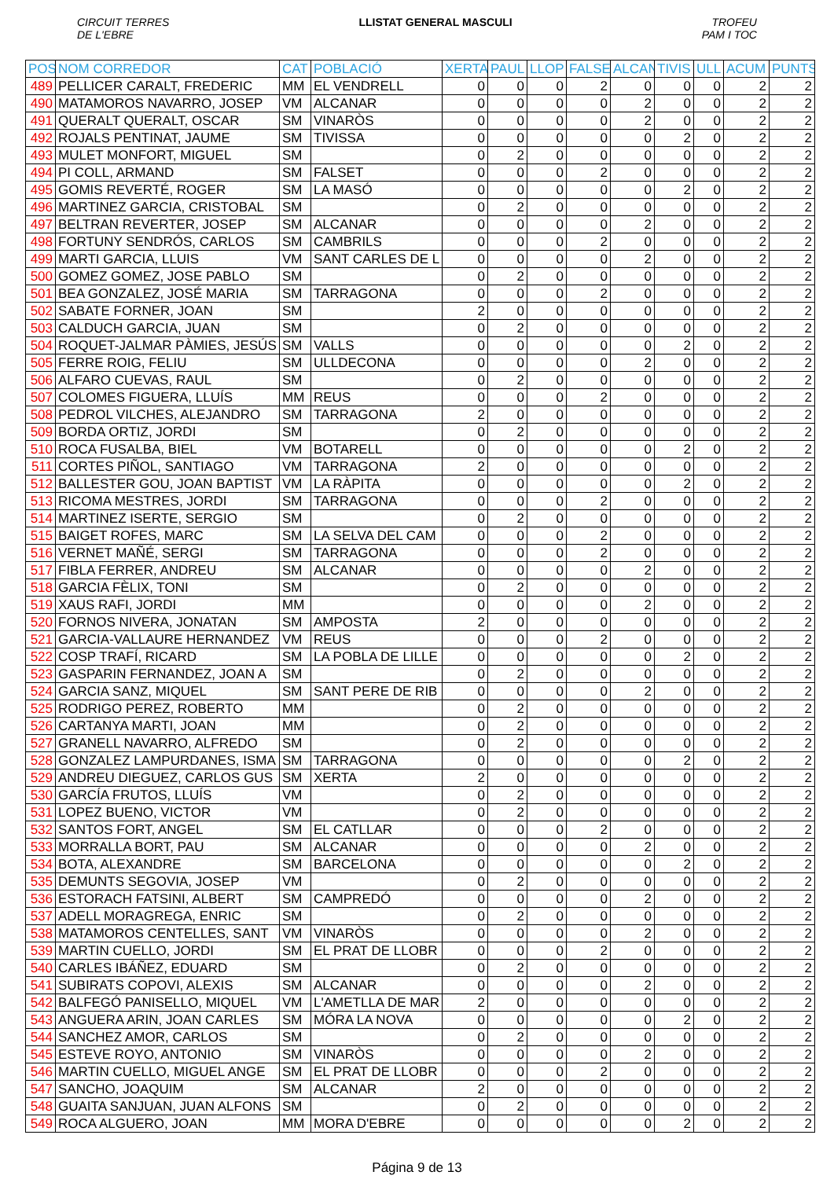CIRCUIT TERRES
DE L'EBRE LLISTAT GENERAL MASCULI TROFEU
PAM I TOC
| POS | NOM CORREDOR | CAT | POBLACIÓ | XERTA | PAUL | LLOP | FALSE | ALCAN | TIVIS | ULL | ACUM | PUNTS |
| --- | --- | --- | --- | --- | --- | --- | --- | --- | --- | --- | --- | --- |
| 489 | PELLICER CARALT, FREDERIC | MM | EL VENDRELL | 0 | 0 | 0 | 2 | 0 | 0 | 0 | 2 | 2 |
| 490 | MATAMOROS NAVARRO, JOSEP | VM | ALCANAR | 0 | 0 | 0 | 0 | 2 | 0 | 0 | 2 | 2 |
| 491 | QUERALT QUERALT, OSCAR | SM | VINARÒS | 0 | 0 | 0 | 0 | 2 | 0 | 0 | 2 | 2 |
| 492 | ROJALS PENTINAT, JAUME | SM | TIVISSA | 0 | 0 | 0 | 0 | 0 | 2 | 0 | 2 | 2 |
| 493 | MULET MONFORT, MIGUEL | SM | | 0 | 2 | 0 | 0 | 0 | 0 | 0 | 2 | 2 |
| 494 | PI COLL, ARMAND | SM | FALSET | 0 | 0 | 0 | 2 | 0 | 0 | 0 | 2 | 2 |
| 495 | GOMIS REVERTÉ, ROGER | SM | LA MASÓ | 0 | 0 | 0 | 0 | 0 | 2 | 0 | 2 | 2 |
| 496 | MARTINEZ GARCIA, CRISTOBAL | SM | | 0 | 2 | 0 | 0 | 0 | 0 | 0 | 2 | 2 |
| 497 | BELTRAN REVERTER, JOSEP | SM | ALCANAR | 0 | 0 | 0 | 0 | 2 | 0 | 0 | 2 | 2 |
| 498 | FORTUNY SENDRÓS, CARLOS | SM | CAMBRILS | 0 | 0 | 0 | 2 | 0 | 0 | 0 | 2 | 2 |
| 499 | MARTI GARCIA, LLUIS | VM | SANT CARLES DE L | 0 | 0 | 0 | 0 | 2 | 0 | 0 | 2 | 2 |
| 500 | GOMEZ GOMEZ, JOSE PABLO | SM | | 0 | 2 | 0 | 0 | 0 | 0 | 0 | 2 | 2 |
| 501 | BEA GONZALEZ, JOSÉ MARIA | SM | TARRAGONA | 0 | 0 | 0 | 2 | 0 | 0 | 0 | 2 | 2 |
| 502 | SABATE FORNER, JOAN | SM | | 2 | 0 | 0 | 0 | 0 | 0 | 0 | 2 | 2 |
| 503 | CALDUCH GARCIA, JUAN | SM | | 0 | 2 | 0 | 0 | 0 | 0 | 0 | 2 | 2 |
| 504 | ROQUET-JALMAR PÀMIES, JESÚS | SM | VALLS | 0 | 0 | 0 | 0 | 0 | 2 | 0 | 2 | 2 |
| 505 | FERRE ROIG, FELIU | SM | ULLDECONA | 0 | 0 | 0 | 0 | 2 | 0 | 0 | 2 | 2 |
| 506 | ALFARO CUEVAS, RAUL | SM | | 0 | 2 | 0 | 0 | 0 | 0 | 0 | 2 | 2 |
| 507 | COLOMES FIGUERA, LLUÍS | MM | REUS | 0 | 0 | 0 | 2 | 0 | 0 | 0 | 2 | 2 |
| 508 | PEDROL VILCHES, ALEJANDRO | SM | TARRAGONA | 2 | 0 | 0 | 0 | 0 | 0 | 0 | 2 | 2 |
| 509 | BORDA ORTIZ, JORDI | SM | | 0 | 2 | 0 | 0 | 0 | 0 | 0 | 2 | 2 |
| 510 | ROCA FUSALBA, BIEL | VM | BOTARELL | 0 | 0 | 0 | 0 | 0 | 2 | 0 | 2 | 2 |
| 511 | CORTES PIÑOL, SANTIAGO | VM | TARRAGONA | 2 | 0 | 0 | 0 | 0 | 0 | 0 | 2 | 2 |
| 512 | BALLESTER GOU, JOAN BAPTIST | VM | LA RÀPITA | 0 | 0 | 0 | 0 | 0 | 2 | 0 | 2 | 2 |
| 513 | RICOMA MESTRES, JORDI | SM | TARRAGONA | 0 | 0 | 0 | 2 | 0 | 0 | 0 | 2 | 2 |
| 514 | MARTINEZ ISERTE, SERGIO | SM | | 0 | 2 | 0 | 0 | 0 | 0 | 0 | 2 | 2 |
| 515 | BAIGET ROFES, MARC | SM | LA SELVA DEL CAM | 0 | 0 | 0 | 2 | 0 | 0 | 0 | 2 | 2 |
| 516 | VERNET MAÑÉ, SERGI | SM | TARRAGONA | 0 | 0 | 0 | 2 | 0 | 0 | 0 | 2 | 2 |
| 517 | FIBLA FERRER, ANDREU | SM | ALCANAR | 0 | 0 | 0 | 0 | 2 | 0 | 0 | 2 | 2 |
| 518 | GARCIA FÈLIX, TONI | SM | | 0 | 2 | 0 | 0 | 0 | 0 | 0 | 2 | 2 |
| 519 | XAUS RAFI, JORDI | MM | | 0 | 0 | 0 | 0 | 2 | 0 | 0 | 2 | 2 |
| 520 | FORNOS NIVERA, JONATAN | SM | AMPOSTA | 2 | 0 | 0 | 0 | 0 | 0 | 0 | 2 | 2 |
| 521 | GARCIA-VALLAURE HERNANDEZ | VM | REUS | 0 | 0 | 0 | 2 | 0 | 0 | 0 | 2 | 2 |
| 522 | COSP TRAFÍ, RICARD | SM | LA POBLA DE LILLE | 0 | 0 | 0 | 0 | 0 | 2 | 0 | 2 | 2 |
| 523 | GASPARIN FERNANDEZ, JOAN A | SM | | 0 | 2 | 0 | 0 | 0 | 0 | 0 | 2 | 2 |
| 524 | GARCIA SANZ, MIQUEL | SM | SANT PERE DE RIB | 0 | 0 | 0 | 0 | 2 | 0 | 0 | 2 | 2 |
| 525 | RODRIGO PEREZ, ROBERTO | MM | | 0 | 2 | 0 | 0 | 0 | 0 | 0 | 2 | 2 |
| 526 | CARTANYA MARTI, JOAN | MM | | 0 | 2 | 0 | 0 | 0 | 0 | 0 | 2 | 2 |
| 527 | GRANELL NAVARRO, ALFREDO | SM | | 0 | 2 | 0 | 0 | 0 | 0 | 0 | 2 | 2 |
| 528 | GONZALEZ LAMPURDANES, ISMA | SM | TARRAGONA | 0 | 0 | 0 | 0 | 0 | 2 | 0 | 2 | 2 |
| 529 | ANDREU DIEGUEZ, CARLOS GUS | SM | XERTA | 2 | 0 | 0 | 0 | 0 | 0 | 0 | 2 | 2 |
| 530 | GARCÍA FRUTOS, LLUÍS | VM | | 0 | 2 | 0 | 0 | 0 | 0 | 0 | 2 | 2 |
| 531 | LOPEZ BUENO, VICTOR | VM | | 0 | 2 | 0 | 0 | 0 | 0 | 0 | 2 | 2 |
| 532 | SANTOS FORT, ANGEL | SM | EL CATLLAR | 0 | 0 | 0 | 2 | 0 | 0 | 0 | 2 | 2 |
| 533 | MORRALLA BORT, PAU | SM | ALCANAR | 0 | 0 | 0 | 0 | 2 | 0 | 0 | 2 | 2 |
| 534 | BOTA, ALEXANDRE | SM | BARCELONA | 0 | 0 | 0 | 0 | 0 | 2 | 0 | 2 | 2 |
| 535 | DEMUNTS SEGOVIA, JOSEP | VM | | 0 | 2 | 0 | 0 | 0 | 0 | 0 | 2 | 2 |
| 536 | ESTORACH FATSINI, ALBERT | SM | CAMPREDÓ | 0 | 0 | 0 | 0 | 2 | 0 | 0 | 2 | 2 |
| 537 | ADELL MORAGREGA, ENRIC | SM | | 0 | 2 | 0 | 0 | 0 | 0 | 0 | 2 | 2 |
| 538 | MATAMOROS CENTELLES, SANT | VM | VINARÒS | 0 | 0 | 0 | 0 | 2 | 0 | 0 | 2 | 2 |
| 539 | MARTIN CUELLO, JORDI | SM | EL PRAT DE LLOBR | 0 | 0 | 0 | 2 | 0 | 0 | 0 | 2 | 2 |
| 540 | CARLES IBÁÑEZ, EDUARD | SM | | 0 | 2 | 0 | 0 | 0 | 0 | 0 | 2 | 2 |
| 541 | SUBIRATS COPOVI, ALEXIS | SM | ALCANAR | 0 | 0 | 0 | 0 | 2 | 0 | 0 | 2 | 2 |
| 542 | BALFEGÓ PANISELLO, MIQUEL | VM | L'AMETLLA DE MAR | 2 | 0 | 0 | 0 | 0 | 0 | 0 | 2 | 2 |
| 543 | ANGUERA ARIN, JOAN CARLES | SM | MÓRA LA NOVA | 0 | 0 | 0 | 0 | 0 | 2 | 0 | 2 | 2 |
| 544 | SANCHEZ AMOR, CARLOS | SM | | 0 | 2 | 0 | 0 | 0 | 0 | 0 | 2 | 2 |
| 545 | ESTEVE ROYO, ANTONIO | SM | VINARÒS | 0 | 0 | 0 | 0 | 2 | 0 | 0 | 2 | 2 |
| 546 | MARTIN CUELLO, MIGUEL ANGE | SM | EL PRAT DE LLOBR | 0 | 0 | 0 | 2 | 0 | 0 | 0 | 2 | 2 |
| 547 | SANCHO, JOAQUIM | SM | ALCANAR | 2 | 0 | 0 | 0 | 0 | 0 | 0 | 2 | 2 |
| 548 | GUAITA SANJUAN, JUAN ALFONS | SM | | 0 | 2 | 0 | 0 | 0 | 0 | 0 | 2 | 2 |
| 549 | ROCA ALGUERO, JOAN | MM | MORA D'EBRE | 0 | 0 | 0 | 0 | 0 | 2 | 0 | 2 | 2 |
Página 9 de 13